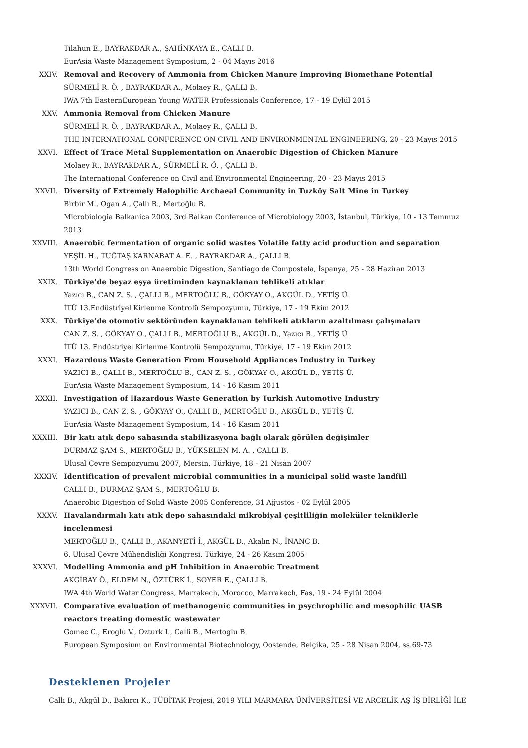Tilahun E., BAYRAKDAR A., ŞAHİNKAYA E., ÇALLI B.
EurAsia Waste Management Symposium, 2 - 04 Mayıs 2016
XXIV. Removal and Recovery of Ammonia from Chicken Manure Improving Biomethane Potential
SÜRMELİ R. Ö. , BAYRAKDAR A., Molaey R., ÇALLI B.
IWA 7th EasternEuropean Young WATER Professionals Conference, 17 - 19 Eylül 2015
XXV. Ammonia Removal from Chicken Manure
SÜRMELİ R. Ö. , BAYRAKDAR A., Molaey R., ÇALLI B.
THE INTERNATIONAL CONFERENCE ON CIVIL AND ENVIRONMENTAL ENGINEERING, 20 - 23 Mayıs 2015
XXVI. Effect of Trace Metal Supplementation on Anaerobic Digestion of Chicken Manure
Molaey R., BAYRAKDAR A., SÜRMELİ R. Ö. , ÇALLI B.
The International Conference on Civil and Environmental Engineering, 20 - 23 Mayıs 2015
XXVII. Diversity of Extremely Halophilic Archaeal Community in Tuzköy Salt Mine in Turkey
Birbir M., Ogan A., Çallı B., Mertoğlu B.
Microbiologia Balkanica 2003, 3rd Balkan Conference of Microbiology 2003, İstanbul, Türkiye, 10 - 13 Temmuz 2013
XXVIII. Anaerobic fermentation of organic solid wastes Volatile fatty acid production and separation
YEŞİL H., TUĞTAŞ KARNABAT A. E. , BAYRAKDAR A., ÇALLI B.
13th World Congress on Anaerobic Digestion, Santiago de Compostela, İspanya, 25 - 28 Haziran 2013
XXIX. Türkiye’de beyaz eşya üretiminden kaynaklanan tehlikeli atıklar
Yazıcı B., CAN Z. S. , ÇALLI B., MERTOĞLU B., GÖKYAY O., AKGÜL D., YETİŞ Ü.
İTÜ 13.Endüstriyel Kirlenme Kontrolü Sempozyumu, Türkiye, 17 - 19 Ekim 2012
XXX. Türkiye’de otomotiv sektöründen kaynaklanan tehlikeli atıkların azaltılması çalışmaları
CAN Z. S. , GÖKYAY O., ÇALLI B., MERTOĞLU B., AKGÜL D., Yazıcı B., YETİŞ Ü.
İTÜ 13. Endüstriyel Kirlenme Kontrolü Sempozyumu, Türkiye, 17 - 19 Ekim 2012
XXXI. Hazardous Waste Generation From Household Appliances Industry in Turkey
YAZICI B., ÇALLI B., MERTOĞLU B., CAN Z. S. , GÖKYAY O., AKGÜL D., YETİŞ Ü.
EurAsia Waste Management Symposium, 14 - 16 Kasım 2011
XXXII. Investigation of Hazardous Waste Generation by Turkish Automotive Industry
YAZICI B., CAN Z. S. , GÖKYAY O., ÇALLI B., MERTOĞLU B., AKGÜL D., YETİŞ Ü.
EurAsia Waste Management Symposium, 14 - 16 Kasım 2011
XXXIII. Bir katı atık depo sahasında stabilizasyona bağlı olarak görülen değişimler
DURMAZ ŞAM S., MERTOĞLU B., YÜKSELEN M. A. , ÇALLI B.
Ulusal Çevre Sempozyumu 2007, Mersin, Türkiye, 18 - 21 Nisan 2007
XXXIV. Identification of prevalent microbial communities in a municipal solid waste landfill
ÇALLI B., DURMAZ ŞAM S., MERTOĞLU B.
Anaerobic Digestion of Solid Waste 2005 Conference, 31 Ağustos - 02 Eylül 2005
XXXV. Havalandırmalı katı atık depo sahasındaki mikrobiyal çeşitliliğin moleküler tekniklerle incelenmesi
MERTOĞLU B., ÇALLI B., AKANYETİ İ., AKGÜL D., Akalın N., İNANÇ B.
6. Ulusal Çevre Mühendisliği Kongresi, Türkiye, 24 - 26 Kasım 2005
XXXVI. Modelling Ammonia and pH Inhibition in Anaerobic Treatment
AKGİRAY Ö., ELDEM N., ÖZTÜRK İ., SOYER E., ÇALLI B.
IWA 4th World Water Congress, Marrakech, Morocco, Marrakech, Fas, 19 - 24 Eylül 2004
XXXVII. Comparative evaluation of methanogenic communities in psychrophilic and mesophilic UASB reactors treating domestic wastewater
Gomec C., Eroglu V., Ozturk I., Calli B., Mertoglu B.
European Symposium on Environmental Biotechnology, Oostende, Belçika, 25 - 28 Nisan 2004, ss.69-73
Desteklenen Projeler
Çallı B., Akgül D., Bakırcı K., TÜBİTAK Projesi, 2019 YILI MARMARA ÜNİVERSİTESİ VE ARÇELİK AŞ İŞ BİRLİĞİ İLE